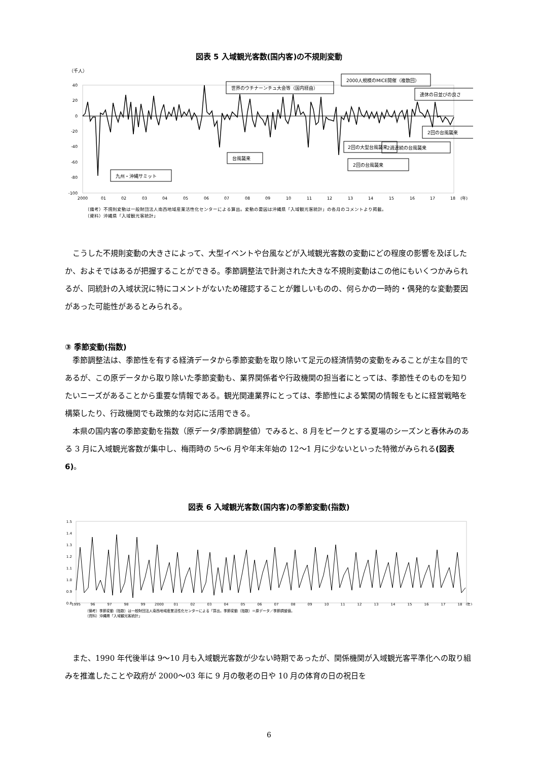図表 5 入域観光客数(国内客)の不規則変動
（千人）
40
20
0
-20
-40
-60
-80
-100
2000
01
02
03
04
05
06
07
08
09
10
11
12
13
14
15
16
17
18
(年)
九州・沖縄サミット
台風襲来
世界のウチナーンチュ大会等（国内経由）
2回の大型台風襲来
2000人規模のMICE開催（複数回）
2回の台風襲来
2週連続の台風襲来
連休の日並びの良さ
2回の台風襲来
（備考）不規則変動は一般財団法人南西地域産業活性化センターによる算出。変動の要因は沖縄県「入域観光客統計」の各月のコメントより掲載。
（資料）沖縄県「入域観光客統計」
こうした不規則変動の大きさによって、大型イベントや台風などが入域観光客数の変動にどの程度の影響を及ぼしたか、およそではあるが把握することができる。季節調整法で計測された大きな不規則変動はこの他にもいくつかみられるが、同統計の入域状況に特にコメントがないため確認することが難しいものの、何らかの一時的・偶発的な変動要因があった可能性があるとみられる。
③ 季節変動(指数)
季節調整法は、季節性を有する経済データから季節変動を取り除いて足元の経済情勢の変動をみることが主な目的であるが、この原データから取り除いた季節変動も、業界関係者や行政機関の担当者にとっては、季節性そのものを知りたいニーズがあることから重要な情報である。観光関連業界にとっては、季節性による繁閑の情報をもとに経営戦略を構築したり、行政機関でも政策的な対応に活用できる。
本県の国内客の季節変動を指数（原データ/季節調整値）でみると、8 月をピークとする夏場のシーズンと春休みのある 3 月に入域観光客数が集中し、梅雨時の 5～6 月や年末年始の 12～1 月に少ないといった特徴がみられる(図表 6)。
図表 6 入域観光客数(国内客)の季節変動(指数)
1.5
1.4
1.3
1.2
1.1
1.0
0.9
0.8
1995
96
97
98
99
2000
01
02
03
04
05
06
07
08
09
10
11
12
13
14
15
16
17
18
(年)
（備考）季節変動（指数）は一般財団法人南西地域産業活性化センターによる「算出。季節変動（指数）＝原データ／季節調整値。
（資料）沖縄県「入域観光客統計」
また、1990 年代後半は 9～10 月も入域観光客数が少ない時期であったが、関係機関が入域観光客平準化への取り組みを推進したことや政府が 2000～03 年に 9 月の敬老の日や 10 月の体育の日の祝日を
6